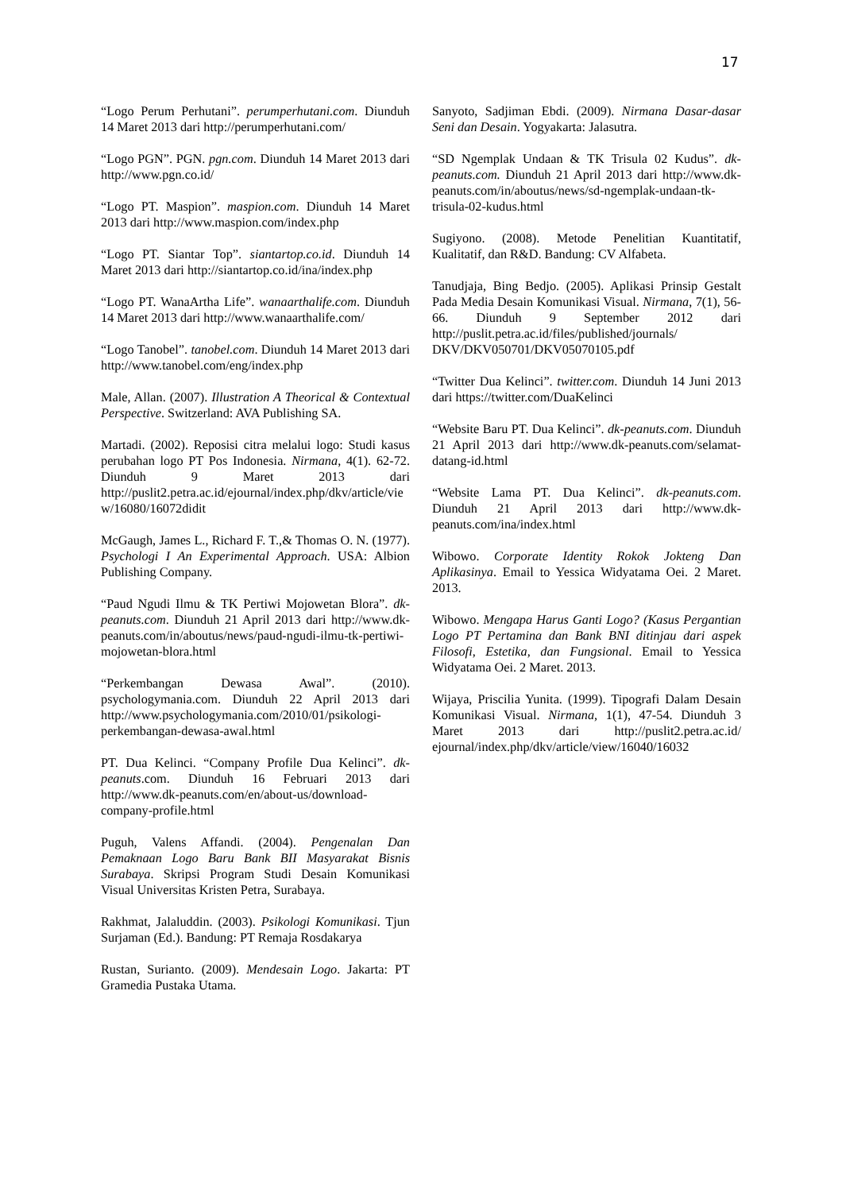17
“Logo Perum Perhutani”. perumperhutani.com. Diunduh 14 Maret 2013 dari http://perumperhutani.com/
“Logo PGN”. PGN. pgn.com. Diunduh 14 Maret 2013 dari http://www.pgn.co.id/
“Logo PT. Maspion”. maspion.com. Diunduh 14 Maret 2013 dari http://www.maspion.com/index.php
“Logo PT. Siantar Top”. siantartop.co.id. Diunduh 14 Maret 2013 dari http://siantartop.co.id/ina/index.php
“Logo PT. WanaArtha Life”. wanaarthalife.com. Diunduh 14 Maret 2013 dari http://www.wanaarthalife.com/
“Logo Tanobel”. tanobel.com. Diunduh 14 Maret 2013 dari http://www.tanobel.com/eng/index.php
Male, Allan. (2007). Illustration A Theorical & Contextual Perspective. Switzerland: AVA Publishing SA.
Martadi. (2002). Reposisi citra melalui logo: Studi kasus perubahan logo PT Pos Indonesia. Nirmana, 4(1). 62-72. Diunduh 9 Maret 2013 dari http://puslit2.petra.ac.id/ejournal/index.php/dkv/article/view/16080/16072didit
McGaugh, James L., Richard F. T.,& Thomas O. N. (1977). Psychologi I An Experimental Approach. USA: Albion Publishing Company.
“Paud Ngudi Ilmu & TK Pertiwi Mojowetan Blora”. dk-peanuts.com. Diunduh 21 April 2013 dari http://www.dk-peanuts.com/in/aboutus/news/paud-ngudi-ilmu-tk-pertiwi-mojowetan-blora.html
“Perkembangan Dewasa Awal”. (2010). psychologymania.com. Diunduh 22 April 2013 dari http://www.psychologymania.com/2010/01/psikologi-perkembangan-dewasa-awal.html
PT. Dua Kelinci. “Company Profile Dua Kelinci”. dk-peanuts.com. Diunduh 16 Februari 2013 dari http://www.dk-peanuts.com/en/about-us/download-company-profile.html
Puguh, Valens Affandi. (2004). Pengenalan Dan Pemaknaan Logo Baru Bank BII Masyarakat Bisnis Surabaya. Skripsi Program Studi Desain Komunikasi Visual Universitas Kristen Petra, Surabaya.
Rakhmat, Jalaluddin. (2003). Psikologi Komunikasi. Tjun Surjaman (Ed.). Bandung: PT Remaja Rosdakarya
Rustan, Surianto. (2009). Mendesain Logo. Jakarta: PT Gramedia Pustaka Utama.
Sanyoto, Sadjiman Ebdi. (2009). Nirmana Dasar-dasar Seni dan Desain. Yogyakarta: Jalasutra.
“SD Ngemplak Undaan & TK Trisula 02 Kudus”. dk-peanuts.com. Diunduh 21 April 2013 dari http://www.dk-peanuts.com/in/aboutus/news/sd-ngemplak-undaan-tk-trisula-02-kudus.html
Sugiyono. (2008). Metode Penelitian Kuantitatif, Kualitatif, dan R&D. Bandung: CV Alfabeta.
Tanudjaja, Bing Bedjo. (2005). Aplikasi Prinsip Gestalt Pada Media Desain Komunikasi Visual. Nirmana, 7(1), 56-66. Diunduh 9 September 2012 dari http://puslit.petra.ac.id/files/published/journals/ DKV/DKV050701/DKV05070105.pdf
“Twitter Dua Kelinci”. twitter.com. Diunduh 14 Juni 2013 dari https://twitter.com/DuaKelinci
“Website Baru PT. Dua Kelinci”. dk-peanuts.com. Diunduh 21 April 2013 dari http://www.dk-peanuts.com/selamat-datang-id.html
“Website Lama PT. Dua Kelinci”. dk-peanuts.com. Diunduh 21 April 2013 dari http://www.dk-peanuts.com/ina/index.html
Wibowo. Corporate Identity Rokok Jokteng Dan Aplikasinya. Email to Yessica Widyatama Oei. 2 Maret. 2013.
Wibowo. Mengapa Harus Ganti Logo? (Kasus Pergantian Logo PT Pertamina dan Bank BNI ditinjau dari aspek Filosofi, Estetika, dan Fungsional. Email to Yessica Widyatama Oei. 2 Maret. 2013.
Wijaya, Priscilia Yunita. (1999). Tipografi Dalam Desain Komunikasi Visual. Nirmana, 1(1), 47-54. Diunduh 3 Maret 2013 dari http://puslit2.petra.ac.id/ ejournal/index.php/dkv/article/view/16040/16032